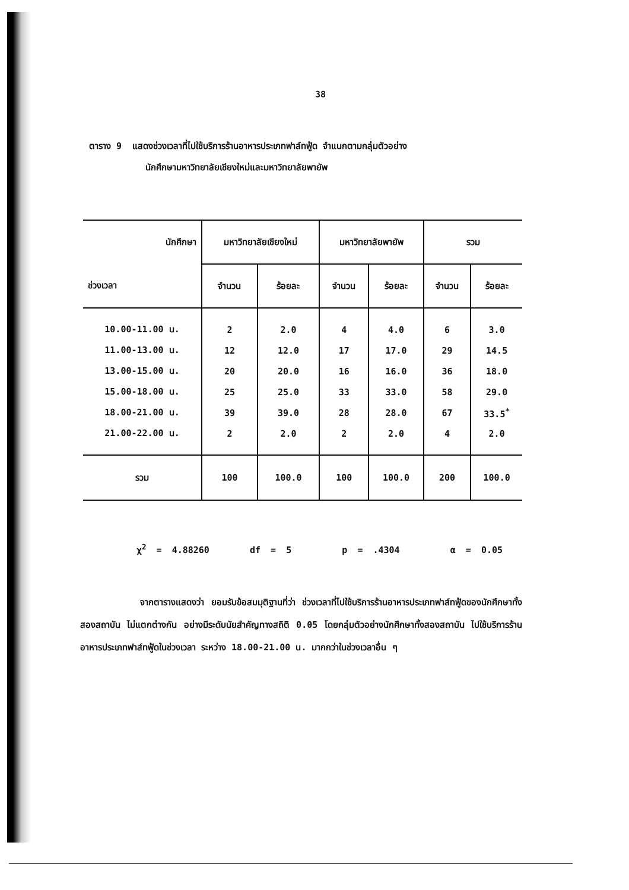38
ตาราง 9 แสดงช่วงเวลาที่ไปใช้บริการร้านอาหารประเภทฟาส์ทฟู้ด จำแนกตามกลุ่มตัวอย่าง
นักศึกษามหาวิทยาลัยเชียงใหม่และมหาวิทยาลัยพายัพ
| นักศึกษา | มหาวิทยาลัยเชียงใหม่ | | มหาวิทยาลัยพายัพ | | รวม | |
| --- | --- | --- | --- | --- | --- | --- |
| ช่วงเวลา | จำนวน | ร้อยละ | จำนวน | ร้อยละ | จำนวน | ร้อยละ |
| 10.00-11.00 น. | 2 | 2.0 | 4 | 4.0 | 6 | 3.0 |
| 11.00-13.00 น. | 12 | 12.0 | 17 | 17.0 | 29 | 14.5 |
| 13.00-15.00 น. | 20 | 20.0 | 16 | 16.0 | 36 | 18.0 |
| 15.00-18.00 น. | 25 | 25.0 | 33 | 33.0 | 58 | 29.0 |
| 18.00-21.00 น. | 39 | 39.0 | 28 | 28.0 | 67 | 33.5<sup>*</sup> |
| 21.00-22.00 น. | 2 | 2.0 | 2 | 2.0 | 4 | 2.0 |
| รวม | 100 | 100.0 | 100 | 100.0 | 200 | 100.0 |
χ<sup>2</sup> = 4.88260 df = 5 p = .4304 α = 0.05
จากตารางแสดงว่า ยอมรับข้อสมมุติฐานที่ว่า ช่วงเวลาที่ไปใช้บริการร้านอาหารประเภทฟาส์ทฟู้ดของนักศึกษาทั้งสองสถาบัน ไม่แตกต่างกัน อย่างมีระดับนัยสำคัญทางสถิติ 0.05 โดยกลุ่มตัวอย่างนักศึกษาทั้งสองสถาบัน ไปใช้บริการร้านอาหารประเภทฟาส์ทฟู้ดในช่วงเวลา ระหว่าง 18.00-21.00 น. มากกว่าในช่วงเวลาอื่น ๆ